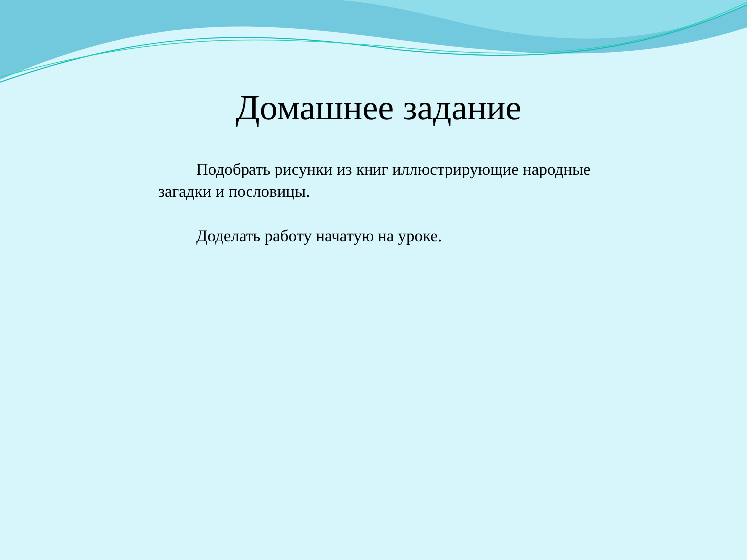Домашнее задание
Подобрать рисунки из книг иллюстрирующие народные загадки и пословицы.
Доделать работу начатую на уроке.